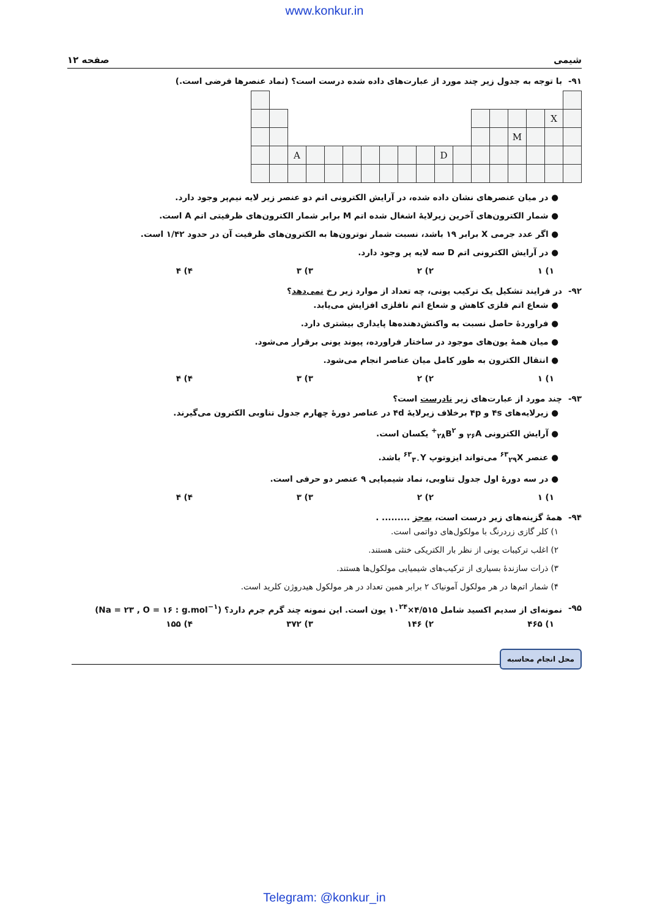www.konkur.in
شیمی صفحه ۱۲
۹۱- با توجه به جدول زیر چند مورد از عبارت‌های داده شده درست است؟ (نماد عنصرها فرضی است.)
| | | | | | | | | | | | | | | | | X | |
| | | | | | | | | | | | | | | M | | | |
| | | A | | | | | | | | D | | | | | | | |
● در میان عنصرهای نشان داده شده، در آرایش الکترونی اتم دو عنصر زیر لایه نیم‌پر وجود دارد.
● شمار الکترون‌های آخرین زیرلایهٔ اشغال شده اتم M برابر شمار الکترون‌های ظرفیتی اتم A است.
● اگر عدد جرمی X برابر ۱۹ باشد، نسبت شمار نوترون‌ها به الکترون‌های ظرفیت آن در حدود ۱/۴۲ است.
● در آرایش الکترونی اتم D سه لایه پر وجود دارد.
۱) ۱ ۲) ۲ ۳) ۳ ۴) ۴
۹۲- در فرایند تشکیل یک ترکیب یونی، چه تعداد از موارد زیر رخ نمی‌دهد؟
● شعاع اتم فلزی کاهش و شعاع اتم نافلزی افزایش می‌یابد.
● فراوردهٔ حاصل نسبت به واکنش‌دهنده‌ها پایداری بیشتری دارد.
● میان همهٔ یون‌های موجود در ساختار فراورده، پیوند یونی برقرار می‌شود.
● انتقال الکترون به طور کامل میان عناصر انجام می‌شود.
۱) ۱ ۲) ۲ ۳) ۳ ۴) ۴
۹۳- چند مورد از عبارت‌های زیر نادرست است؟
● زیرلایه‌های ۴s و ۴p برخلاف زیرلایهٔ ۴d در عناصر دورهٔ چهارم جدول تناوبی الکترون می‌گیرند.
● آرایش الکترونی <sub>۲۶</sub>A و <sub>۲۸</sub>B<sup>۲+</sup> یکسان است.
● عنصر <sup>۶۳</sup><sub>۲۹</sub>X می‌تواند ایزوتوپ <sup>۶۳</sup><sub>۳۰</sub>Y باشد.
● در سه دورهٔ اول جدول تناوبی، نماد شیمیایی ۹ عنصر دو حرفی است.
۱) ۱ ۲) ۲ ۳) ۳ ۴) ۴
۹۴- همهٔ گزینه‌های زیر درست است، به‌جز ......... .
۱) کلر گازی زردرنگ با مولکول‌های دواتمی است.
۲) اغلب ترکیبات یونی از نظر بار الکتریکی خنثی هستند.
۳) ذرات سازندهٔ بسیاری از ترکیب‌های شیمیایی مولکول‌ها هستند.
۴) شمار اتم‌ها در هر مولکول آمونیاک ۲ برابر همین تعداد در هر مولکول هیدروژن کلرید است.
۹۵- نمونه‌ای از سدیم اکسید شامل ۴/۵۱۵×۱۰<sup>۲۴</sup> یون است. این نمونه چند گرم جرم دارد؟ (Na = ۲۳ , O = ۱۶ : g.mol<sup>−۱</sup>)
۱) ۴۶۵ ۲) ۱۴۶ ۳) ۳۷۲ ۴) ۱۵۵
محل انجام محاسبه
Telegram: @konkur_in